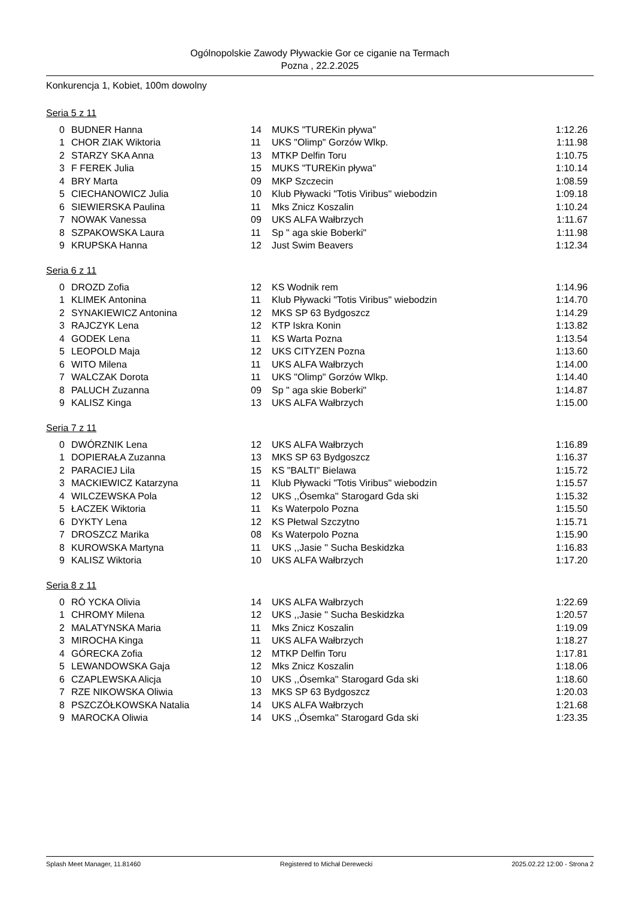Ogólnopolskie Zawody Pływackie Gor ce ciganie na Termach
Pozna , 22.2.2025
Konkurencja 1, Kobiet, 100m dowolny
Seria 5 z 11
| 0 | BUDNER Hanna | 14 | MUKS "TUREKin pływa" | 1:12.26 |
| 1 | CHOR ZIAK Wiktoria | 11 | UKS "Olimp" Gorzów Wlkp. | 1:11.98 |
| 2 | STARZY SKA Anna | 13 | MTKP Delfin Toru | 1:10.75 |
| 3 | F FEREK Julia | 15 | MUKS "TUREKin pływa" | 1:10.14 |
| 4 | BRY Marta | 09 | MKP Szczecin | 1:08.59 |
| 5 | CIECHANOWICZ Julia | 10 | Klub Pływacki "Totis Viribus" wiebodzin | 1:09.18 |
| 6 | SIEWIERSKA Paulina | 11 | Mks Znicz Koszalin | 1:10.24 |
| 7 | NOWAK Vanessa | 09 | UKS ALFA Wałbrzych | 1:11.67 |
| 8 | SZPAKOWSKA Laura | 11 | Sp " aga skie Boberki" | 1:11.98 |
| 9 | KRUPSKA Hanna | 12 | Just Swim Beavers | 1:12.34 |
Seria 6 z 11
| 0 | DROZD Zofia | 12 | KS Wodnik rem | 1:14.96 |
| 1 | KLIMEK Antonina | 11 | Klub Pływacki "Totis Viribus" wiebodzin | 1:14.70 |
| 2 | SYNAKIEWICZ Antonina | 12 | MKS SP 63 Bydgoszcz | 1:14.29 |
| 3 | RAJCZYK Lena | 12 | KTP Iskra Konin | 1:13.82 |
| 4 | GODEK Lena | 11 | KS Warta Pozna | 1:13.54 |
| 5 | LEOPOLD Maja | 12 | UKS CITYZEN Pozna | 1:13.60 |
| 6 | WITO Milena | 11 | UKS ALFA Wałbrzych | 1:14.00 |
| 7 | WALCZAK Dorota | 11 | UKS "Olimp" Gorzów Wlkp. | 1:14.40 |
| 8 | PALUCH Zuzanna | 09 | Sp " aga skie Boberki" | 1:14.87 |
| 9 | KALISZ Kinga | 13 | UKS ALFA Wałbrzych | 1:15.00 |
Seria 7 z 11
| 0 | DWÓRZNIK Lena | 12 | UKS ALFA Wałbrzych | 1:16.89 |
| 1 | DOPIERAŁA Zuzanna | 13 | MKS SP 63 Bydgoszcz | 1:16.37 |
| 2 | PARACIEJ Lila | 15 | KS "BALTI" Bielawa | 1:15.72 |
| 3 | MACKIEWICZ Katarzyna | 11 | Klub Pływacki "Totis Viribus" wiebodzin | 1:15.57 |
| 4 | WILCZEWSKA Pola | 12 | UKS ,,Ósemka'' Starogard Gda ski | 1:15.32 |
| 5 | ŁACZEK Wiktoria | 11 | Ks Waterpolo Pozna | 1:15.50 |
| 6 | DYKTY Lena | 12 | KS Płetwal Szczytno | 1:15.71 |
| 7 | DROSZCZ Marika | 08 | Ks Waterpolo Pozna | 1:15.90 |
| 8 | KUROWSKA Martyna | 11 | UKS ,,Jasie '' Sucha Beskidzka | 1:16.83 |
| 9 | KALISZ Wiktoria | 10 | UKS ALFA Wałbrzych | 1:17.20 |
Seria 8 z 11
| 0 | RÓ YCKA Olivia | 14 | UKS ALFA Wałbrzych | 1:22.69 |
| 1 | CHROMY Milena | 12 | UKS ,,Jasie '' Sucha Beskidzka | 1:20.57 |
| 2 | MALATYNSKA Maria | 11 | Mks Znicz Koszalin | 1:19.09 |
| 3 | MIROCHA Kinga | 11 | UKS ALFA Wałbrzych | 1:18.27 |
| 4 | GÓRECKA Zofia | 12 | MTKP Delfin Toru | 1:17.81 |
| 5 | LEWANDOWSKA Gaja | 12 | Mks Znicz Koszalin | 1:18.06 |
| 6 | CZAPLEWSKA Alicja | 10 | UKS ,,Ósemka'' Starogard Gda ski | 1:18.60 |
| 7 | RZE NIKOWSKA Oliwia | 13 | MKS SP 63 Bydgoszcz | 1:20.03 |
| 8 | PSZCZÓŁKOWSKA Natalia | 14 | UKS ALFA Wałbrzych | 1:21.68 |
| 9 | MAROCKA Oliwia | 14 | UKS ,,Ósemka'' Starogard Gda ski | 1:23.35 |
Splash Meet Manager, 11.81460 Registered to Michał Derewecki 2025.02.22 12:00 - Strona 2